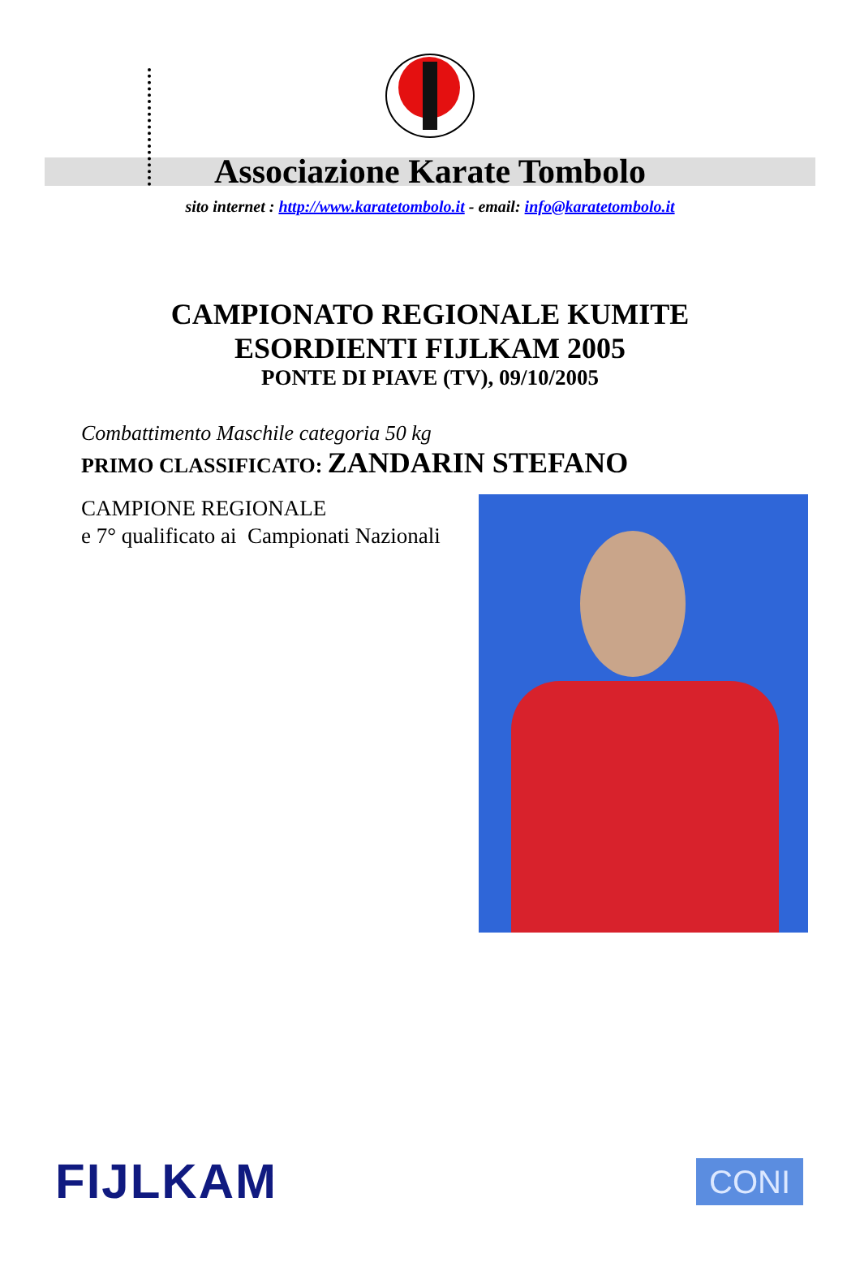Associazione Karate Tombolo
sito internet : http://www.karatetombolo.it - email: info@karatetombolo.it
CAMPIONATO REGIONALE KUMITE
ESORDIENTI FIJLKAM 2005
PONTE DI PIAVE (TV), 09/10/2005
Combattimento Maschile categoria 50 kg
PRIMO CLASSIFICATO: ZANDARIN STEFANO
CAMPIONE REGIONALE
e 7° qualificato ai Campionati Nazionali
FIJLKAM
CONI